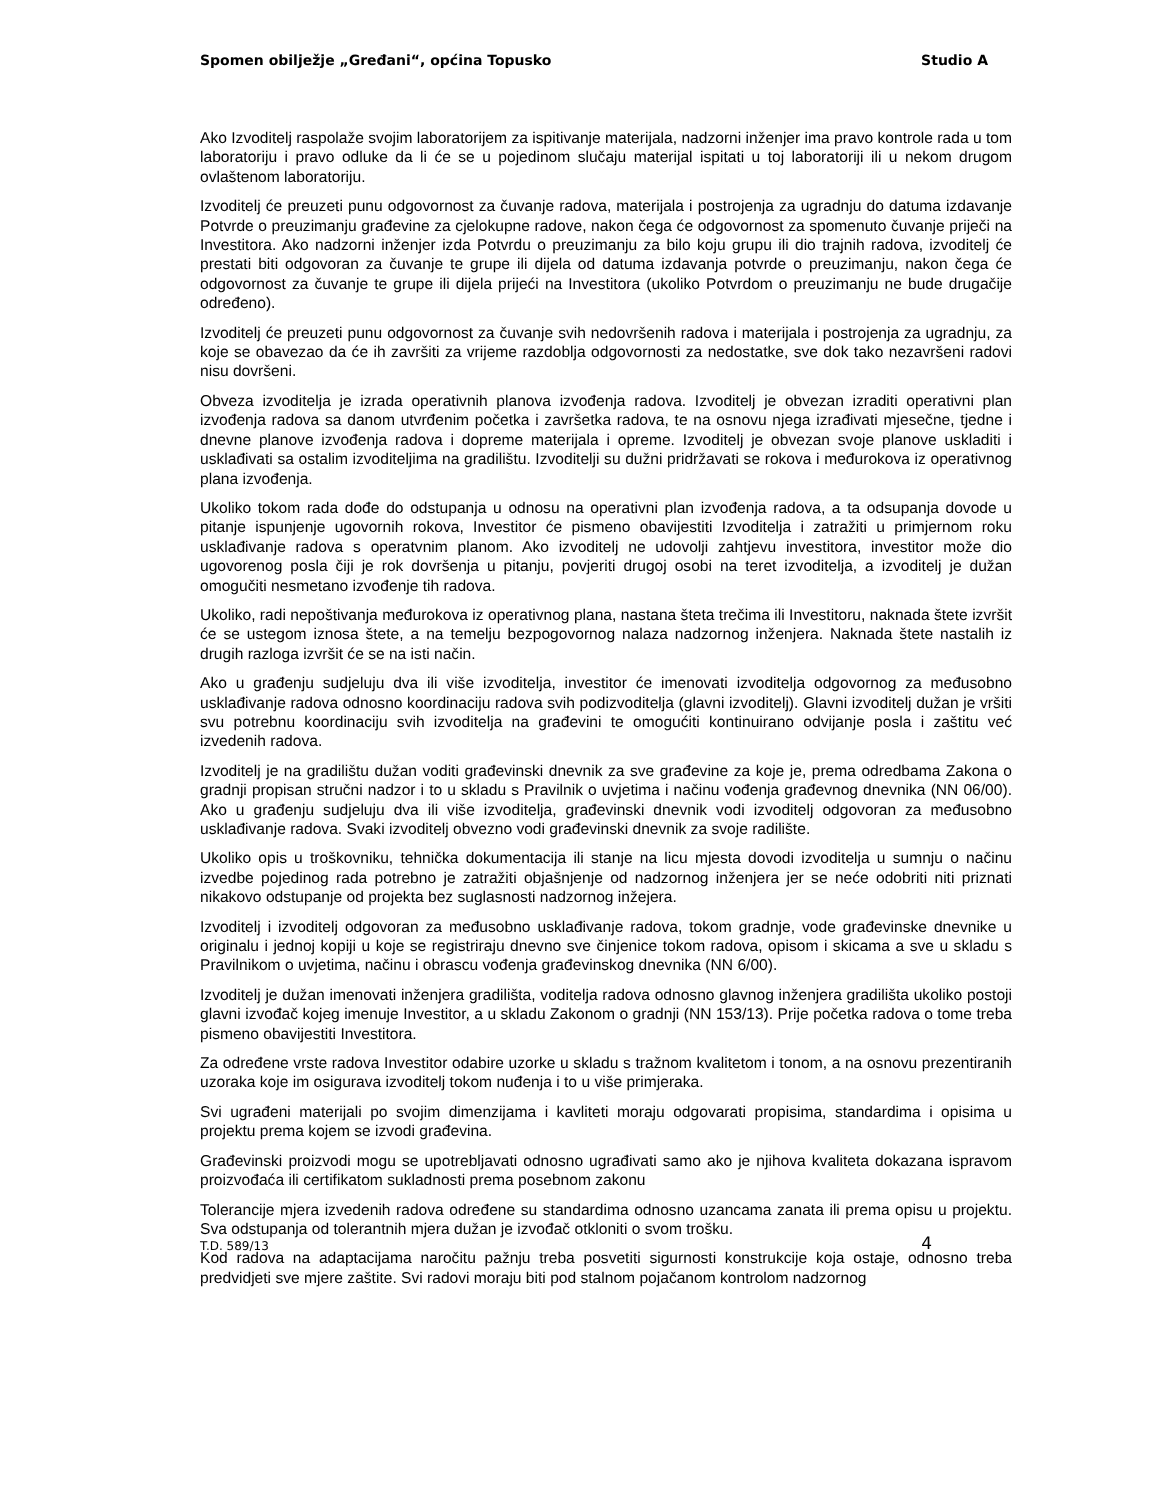Spomen obilježje „Gređani“, općina Topusko Studio A
Ako Izvoditelj raspolaže svojim laboratorijem za ispitivanje materijala, nadzorni inženjer ima pravo kontrole rada u tom laboratoriju i pravo odluke da li će se u pojedinom slučaju materijal ispitati u toj laboratoriji ili u nekom drugom ovlaštenom laboratoriju.
Izvoditelj će preuzeti punu odgovornost za čuvanje radova, materijala i postrojenja za ugradnju do datuma izdavanje Potvrde o preuzimanju građevine za cjelokupne radove, nakon čega će odgovornost za spomenuto čuvanje priječi na Investitora. Ako nadzorni inženjer izda Potvrdu o preuzimanju za bilo koju grupu ili dio trajnih radova, izvoditelj će prestati biti odgovoran za čuvanje te grupe ili dijela od datuma izdavanja potvrde o preuzimanju, nakon čega će odgovornost za čuvanje te grupe ili dijela prijeći na Investitora (ukoliko Potvrdom o preuzimanju ne bude drugačije određeno).
Izvoditelj će preuzeti punu odgovornost za čuvanje svih nedovršenih radova i materijala i postrojenja za ugradnju, za koje se obavezao da će ih završiti za vrijeme razdoblja odgovornosti za nedostatke, sve dok tako nezavršeni radovi nisu dovršeni.
Obveza izvoditelja je izrada operativnih planova izvođenja radova. Izvoditelj je obvezan izraditi operativni plan izvođenja radova sa danom utvrđenim početka i završetka radova, te na osnovu njega izrađivati mjesečne, tjedne i dnevne planove izvođenja radova i dopreme materijala i opreme. Izvoditelj je obvezan svoje planove uskladiti i usklađivati sa ostalim izvoditeljima na gradilištu. Izvoditelji su dužni pridržavati se rokova i međurokova iz operativnog plana izvođenja.
Ukoliko tokom rada dođe do odstupanja u odnosu na operativni plan izvođenja radova, a ta odsupanja dovode u pitanje ispunjenje ugovornih rokova, Investitor će pismeno obavijestiti Izvoditelja i zatražiti u primjernom roku usklađivanje radova s operatvnim planom. Ako izvoditelj ne udovolji zahtjevu investitora, investitor može dio ugovorenog posla čiji je rok dovršenja u pitanju, povjeriti drugoj osobi na teret izvoditelja, a izvoditelj je dužan omogučiti nesmetano izvođenje tih radova.
Ukoliko, radi nepoštivanja međurokova iz operativnog plana, nastana šteta trečima ili Investitoru, naknada štete izvršit će se ustegom iznosa štete, a na temelju bezpogovornog nalaza nadzornog inženjera. Naknada štete nastalih iz drugih razloga izvršit će se na isti način.
Ako u građenju sudjeluju dva ili više izvoditelja, investitor će imenovati izvoditelja odgovornog za međusobno usklađivanje radova odnosno koordinaciju radova svih podizvoditelja (glavni izvoditelj). Glavni izvoditelj dužan je vršiti svu potrebnu koordinaciju svih izvoditelja na građevini te omogućiti kontinuirano odvijanje posla i zaštitu već izvedenih radova.
Izvoditelj je na gradilištu dužan voditi građevinski dnevnik za sve građevine za koje je, prema odredbama Zakona o gradnji propisan stručni nadzor i to u skladu s Pravilnik o uvjetima i načinu vođenja građevnog dnevnika (NN 06/00). Ako u građenju sudjeluju dva ili više izvoditelja, građevinski dnevnik vodi izvoditelj odgovoran za međusobno usklađivanje radova. Svaki izvoditelj obvezno vodi građevinski dnevnik za svoje radilište.
Ukoliko opis u troškovniku, tehnička dokumentacija ili stanje na licu mjesta dovodi izvoditelja u sumnju o načinu izvedbe pojedinog rada potrebno je zatražiti objašnjenje od nadzornog inženjera jer se neće odobriti niti priznati nikakovo odstupanje od projekta bez suglasnosti nadzornog inžejera.
Izvoditelj i izvoditelj odgovoran za međusobno usklađivanje radova, tokom gradnje, vode građevinske dnevnike u originalu i jednoj kopiji u koje se registriraju dnevno sve činjenice tokom radova, opisom i skicama a sve u skladu s Pravilnikom o uvjetima, načinu i obrascu vođenja građevinskog dnevnika (NN 6/00).
Izvoditelj je dužan imenovati inženjera gradilišta, voditelja radova odnosno glavnog inženjera gradilišta ukoliko postoji glavni izvođač kojeg imenuje Investitor, a u skladu Zakonom o gradnji (NN 153/13). Prije početka radova o tome treba pismeno obavijestiti Investitora.
Za određene vrste radova Investitor odabire uzorke u skladu s tražnom kvalitetom i tonom, a na osnovu prezentiranih uzoraka koje im osigurava izvoditelj tokom nuđenja i to u više primjeraka.
Svi ugrađeni materijali po svojim dimenzijama i kavliteti moraju odgovarati propisima, standardima i opisima u projektu prema kojem se izvodi građevina.
Građevinski proizvodi mogu se upotrebljavati odnosno ugrađivati samo ako je njihova kvaliteta dokazana ispravom proizvođaća ili certifikatom sukladnosti prema posebnom zakonu
Tolerancije mjera izvedenih radova određene su standardima odnosno uzancama zanata ili prema opisu u projektu. Sva odstupanja od tolerantnih mjera dužan je izvođač otkloniti o svom trošku.
Kod radova na adaptacijama naročitu pažnju treba posvetiti sigurnosti konstrukcije koja ostaje, odnosno treba predvidjeti sve mjere zaštite. Svi radovi moraju biti pod stalnom pojačanom kontrolom nadzornog
T.D. 589/13 4